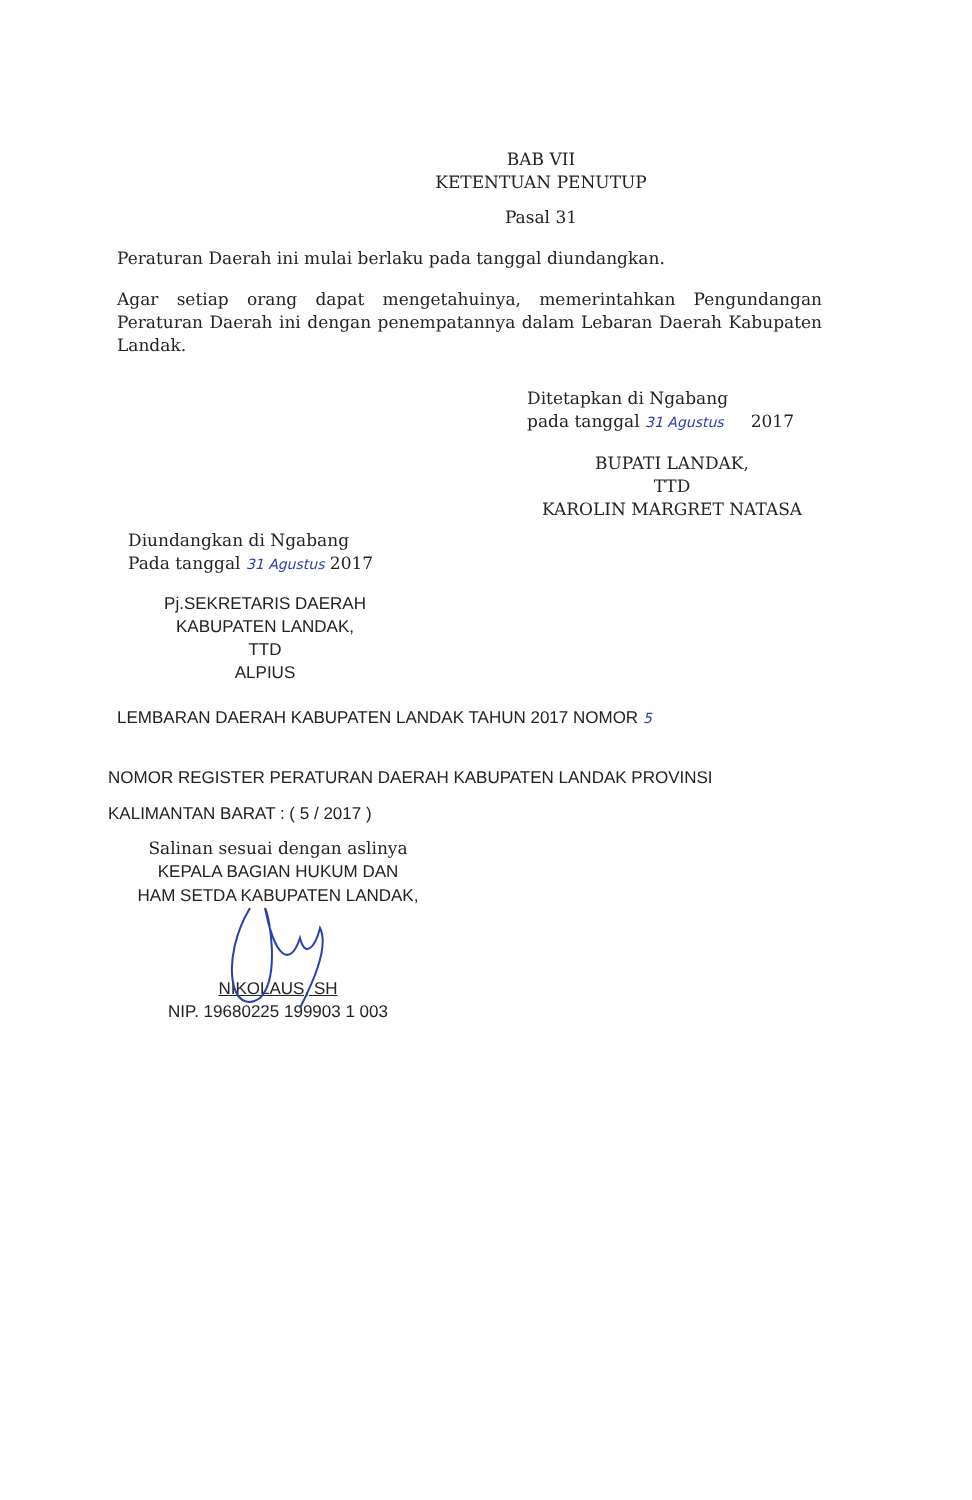BAB VII
KETENTUAN PENUTUP
Pasal 31
Peraturan Daerah ini mulai berlaku pada tanggal diundangkan.
Agar setiap orang dapat mengetahuinya, memerintahkan Pengundangan Peraturan Daerah ini dengan penempatannya dalam Lebaran Daerah Kabupaten Landak.
Ditetapkan di Ngabang
pada tanggal 31 Agustus 2017
BUPATI LANDAK,
TTD
KAROLIN MARGRET NATASA
Diundangkan di Ngabang
Pada tanggal 31 Agustus 2017
Pj.SEKRETARIS DAERAH
KABUPATEN LANDAK,
TTD
ALPIUS
LEMBARAN DAERAH KABUPATEN LANDAK TAHUN 2017 NOMOR 5
NOMOR REGISTER PERATURAN DAERAH KABUPATEN LANDAK PROVINSI
KALIMANTAN BARAT : ( 5 / 2017 )
Salinan sesuai dengan aslinya
KEPALA BAGIAN HUKUM DAN
HAM SETDA KABUPATEN LANDAK,
NIKOLAUS, SH
NIP. 19680225 199903 1 003